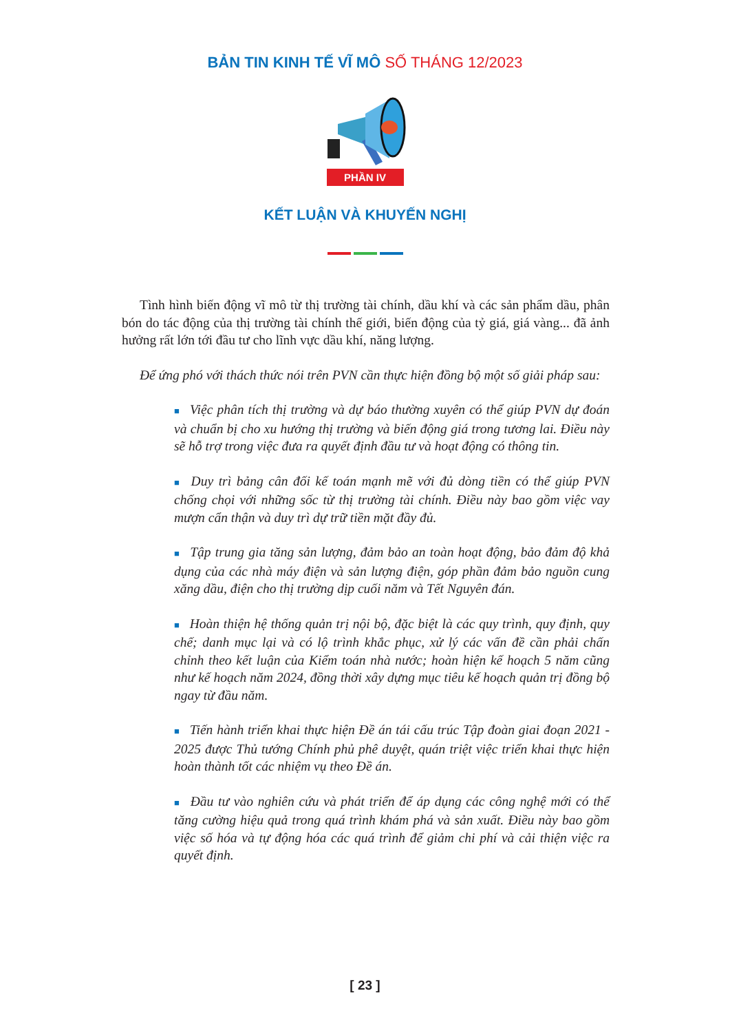BẢN TIN KINH TẾ VĨ MÔ SỐ THÁNG 12/2023
PHẦN IV
KẾT LUẬN VÀ KHUYẾN NGHỊ
Tình hình biến động vĩ mô từ thị trường tài chính, dầu khí và các sản phẩm dầu, phân bón do tác động của thị trường tài chính thế giới, biến động của tỷ giá, giá vàng... đã ảnh hưởng rất lớn tới đầu tư cho lĩnh vực dầu khí, năng lượng.
Để ứng phó với thách thức nói trên PVN cần thực hiện đồng bộ một số giải pháp sau:
■ Việc phân tích thị trường và dự báo thường xuyên có thể giúp PVN dự đoán và chuẩn bị cho xu hướng thị trường và biến động giá trong tương lai. Điều này sẽ hỗ trợ trong việc đưa ra quyết định đầu tư và hoạt động có thông tin.
■ Duy trì bảng cân đối kế toán mạnh mẽ với đủ dòng tiền có thể giúp PVN chống chọi với những sốc từ thị trường tài chính. Điều này bao gồm việc vay mượn cẩn thận và duy trì dự trữ tiền mặt đầy đủ.
■ Tập trung gia tăng sản lượng, đảm bảo an toàn hoạt động, bảo đảm độ khả dụng của các nhà máy điện và sản lượng điện, góp phần đảm bảo nguồn cung xăng dầu, điện cho thị trường dịp cuối năm và Tết Nguyên đán.
■ Hoàn thiện hệ thống quản trị nội bộ, đặc biệt là các quy trình, quy định, quy chế; danh mục lại và có lộ trình khắc phục, xử lý các vấn đề cần phải chấn chỉnh theo kết luận của Kiểm toán nhà nước; hoàn hiện kế hoạch 5 năm cũng như kế hoạch năm 2024, đồng thời xây dựng mục tiêu kế hoạch quản trị đồng bộ ngay từ đầu năm.
■ Tiến hành triển khai thực hiện Đề án tái cấu trúc Tập đoàn giai đoạn 2021 - 2025 được Thủ tướng Chính phủ phê duyệt, quán triệt việc triển khai thực hiện hoàn thành tốt các nhiệm vụ theo Đề án.
■ Đầu tư vào nghiên cứu và phát triển để áp dụng các công nghệ mới có thể tăng cường hiệu quả trong quá trình khám phá và sản xuất. Điều này bao gồm việc số hóa và tự động hóa các quá trình để giảm chi phí và cải thiện việc ra quyết định.
[ 23 ]